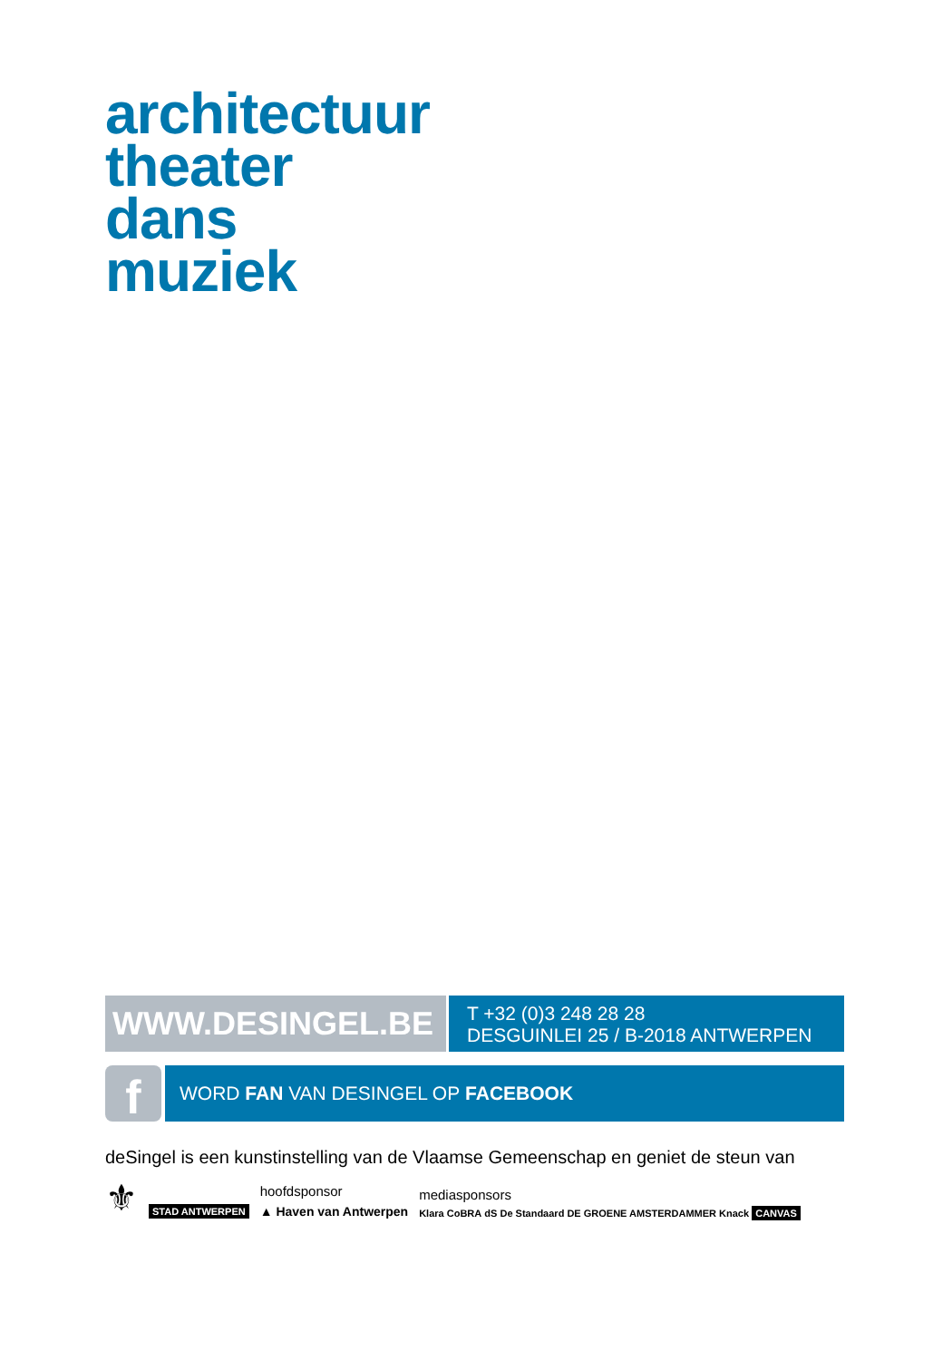architectuur
theater
dans
muziek
WWW.DESINGEL.BE
T +32 (0)3 248 28 28
DESGUINLEI 25 / B-2018 ANTWERPEN
f
WORD FAN VAN DESINGEL OP FACEBOOK
deSingel is een kunstinstelling van de Vlaamse Gemeenschap en geniet de steun van
⚜ STAD ANTWERPEN
hoofdsponsor
▲ Haven van Antwerpen
mediasponsors
Klara CoBRA dS De Standaard DE GROENE AMSTERDAMMER Knack CANVAS